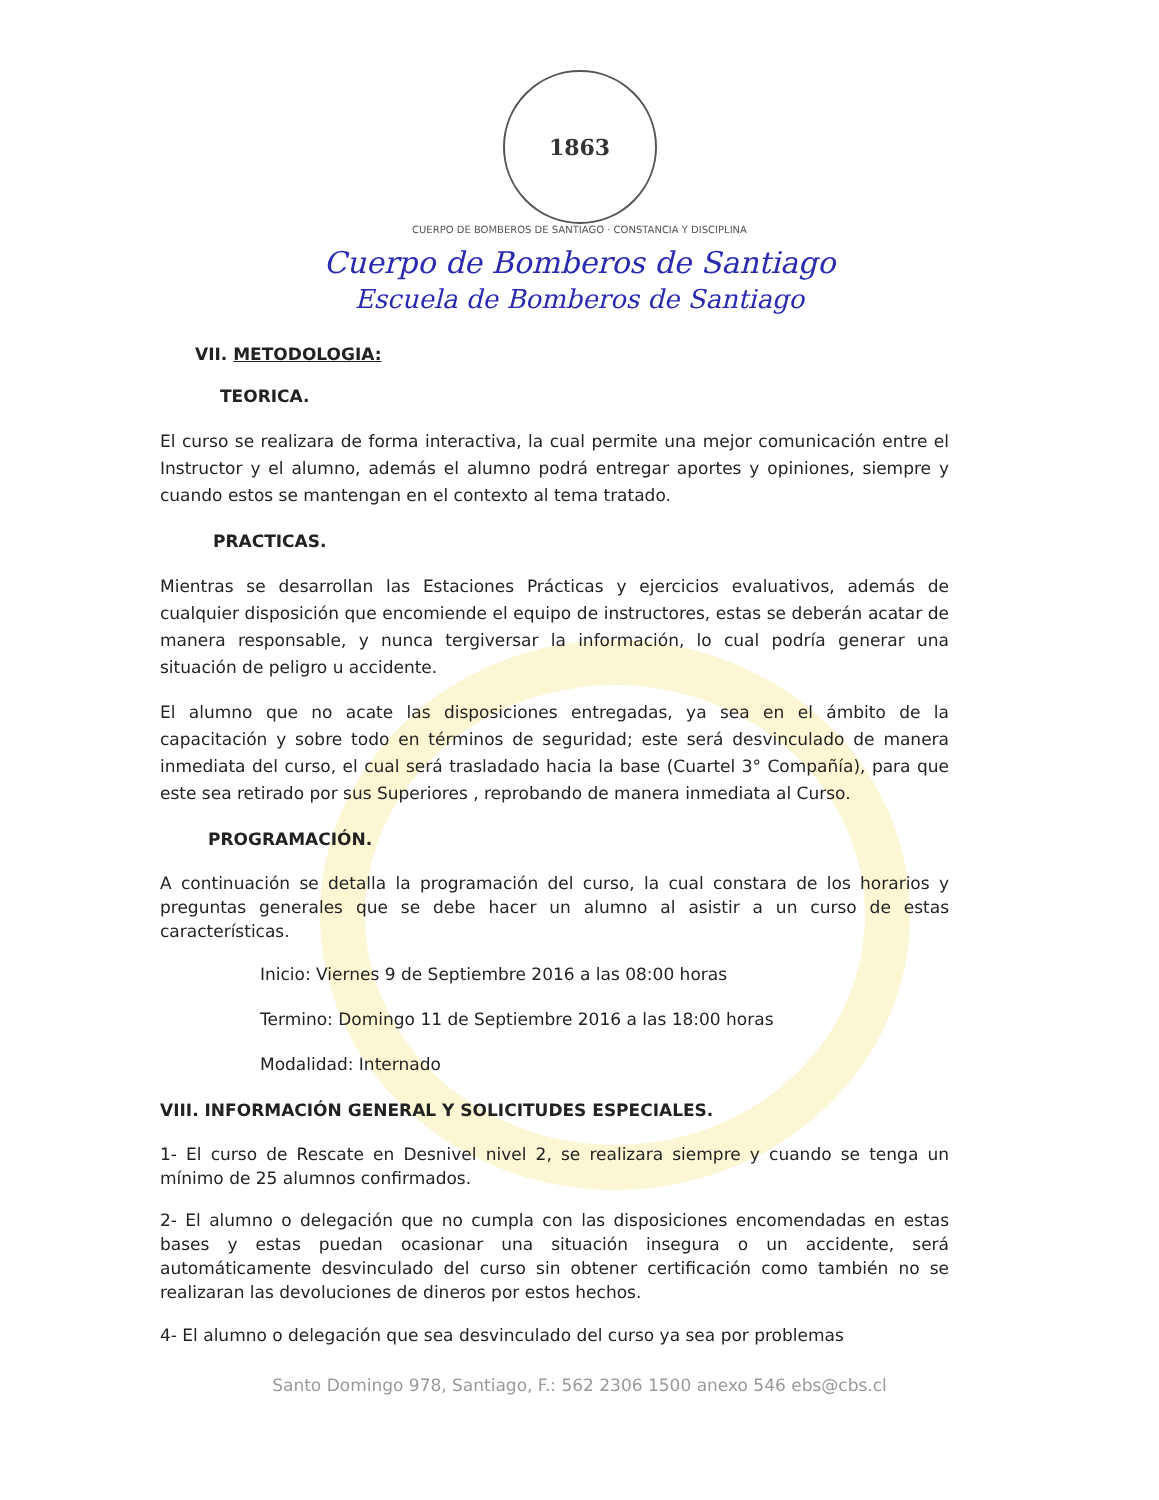1863
CUERPO DE BOMBEROS DE SANTIAGO · CONSTANCIA Y DISCIPLINA
Cuerpo de Bomberos de Santiago
Escuela de Bomberos de Santiago
VII. METODOLOGIA:
TEORICA.
El curso se realizara de forma interactiva, la cual permite una mejor comunicación entre el Instructor y el alumno, además el alumno podrá entregar aportes y opiniones, siempre y cuando estos se mantengan en el contexto al tema tratado.
PRACTICAS.
Mientras se desarrollan las Estaciones Prácticas y ejercicios evaluativos, además de cualquier disposición que encomiende el equipo de instructores, estas se deberán acatar de manera responsable, y nunca tergiversar la información, lo cual podría generar una situación de peligro u accidente.
El alumno que no acate las disposiciones entregadas, ya sea en el ámbito de la capacitación y sobre todo en términos de seguridad; este será desvinculado de manera inmediata del curso, el cual será trasladado hacia la base (Cuartel 3° Compañía), para que este sea retirado por sus Superiores , reprobando de manera inmediata al Curso.
PROGRAMACIÓN.
A continuación se detalla la programación del curso, la cual constara de los horarios y preguntas generales que se debe hacer un alumno al asistir a un curso de estas características.
Inicio: Viernes 9 de Septiembre 2016 a las 08:00 horas
Termino: Domingo 11 de Septiembre 2016 a las 18:00 horas
Modalidad: Internado
VIII. INFORMACIÓN GENERAL Y SOLICITUDES ESPECIALES.
1- El curso de Rescate en Desnivel nivel 2, se realizara siempre y cuando se tenga un mínimo de 25 alumnos confirmados.
2- El alumno o delegación que no cumpla con las disposiciones encomendadas en estas bases y estas puedan ocasionar una situación insegura o un accidente, será automáticamente desvinculado del curso sin obtener certificación como también no se realizaran las devoluciones de dineros por estos hechos.
4- El alumno o delegación que sea desvinculado del curso ya sea por problemas
Santo Domingo 978, Santiago, F.: 562 2306 1500 anexo 546 ebs@cbs.cl